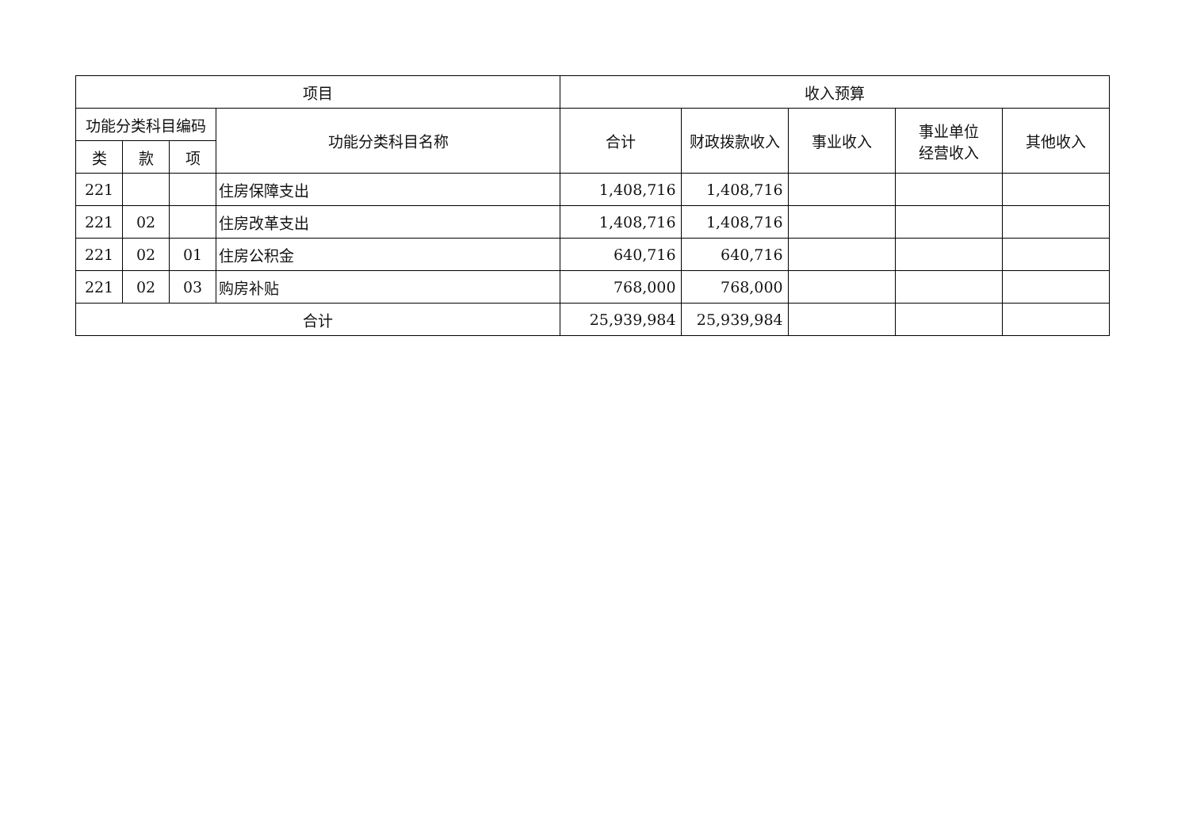| 项目 | | | | 收入预算 | | | | |
| --- | --- | --- | --- | --- | --- | --- | --- | --- |
| 功能分类科目编码 | | | 功能分类科目名称 | 合计 | 财政拨款收入 | 事业收入 | 事业单位 经营收入 | 其他收入 |
| 类 | 款 | 项 | | | | | | |
| 221 | | | 住房保障支出 | 1,408,716 | 1,408,716 | | | |
| 221 | 02 | | 住房改革支出 | 1,408,716 | 1,408,716 | | | |
| 221 | 02 | 01 | 住房公积金 | 640,716 | 640,716 | | | |
| 221 | 02 | 03 | 购房补贴 | 768,000 | 768,000 | | | |
| 合计 | | | | 25,939,984 | 25,939,984 | | | |